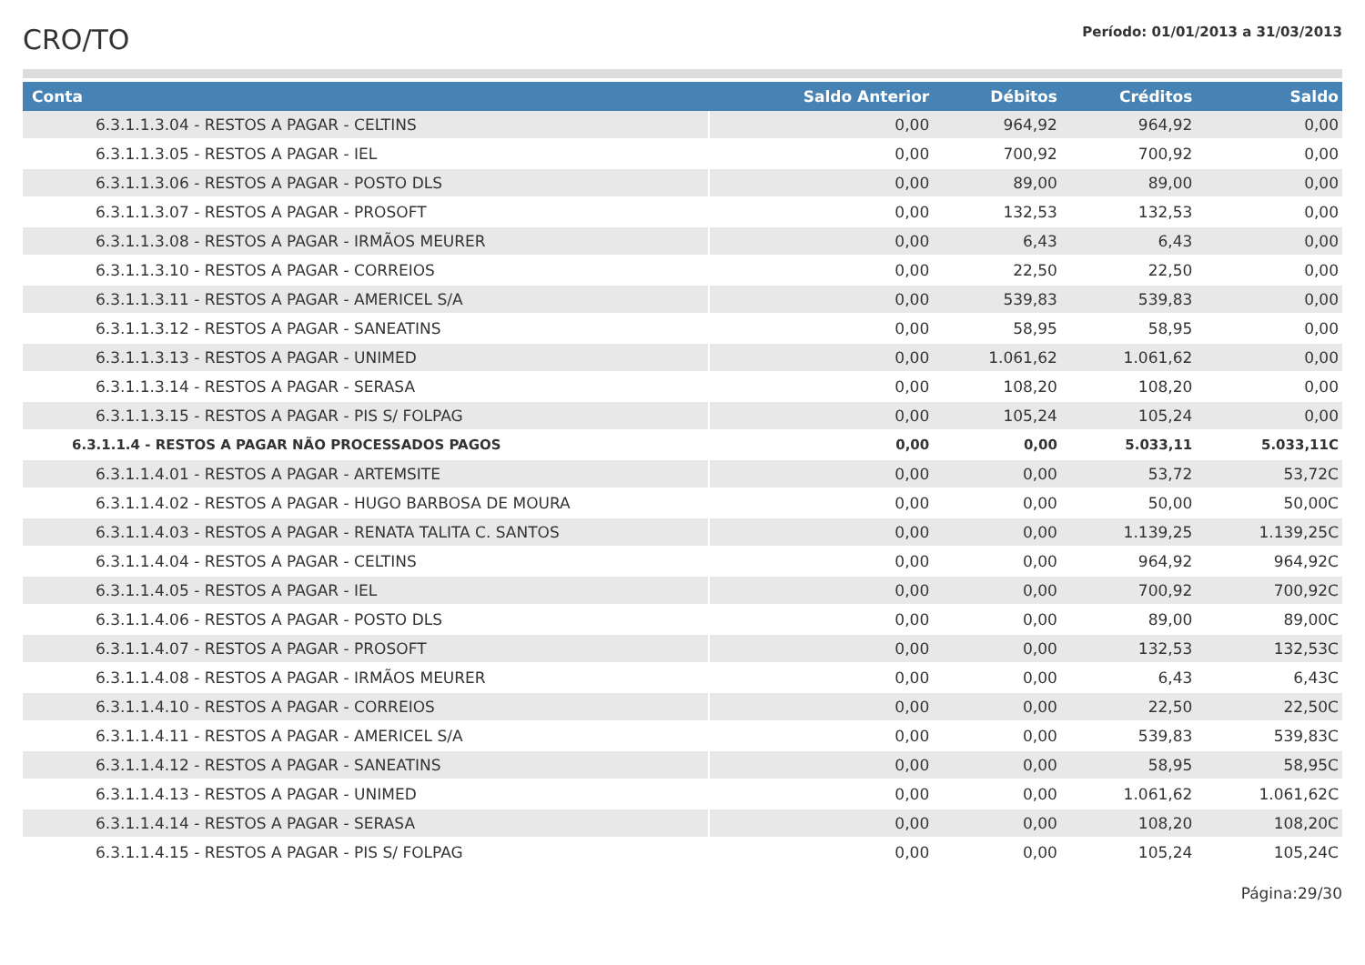CRO/TO
Período: 01/01/2013 a 31/03/2013
| Conta | Saldo Anterior | Débitos | Créditos | Saldo |
| --- | --- | --- | --- | --- |
| 6.3.1.1.3.04 - RESTOS A PAGAR - CELTINS | 0,00 | 964,92 | 964,92 | 0,00 |
| 6.3.1.1.3.05 - RESTOS A PAGAR - IEL | 0,00 | 700,92 | 700,92 | 0,00 |
| 6.3.1.1.3.06 - RESTOS A PAGAR - POSTO DLS | 0,00 | 89,00 | 89,00 | 0,00 |
| 6.3.1.1.3.07 - RESTOS A PAGAR - PROSOFT | 0,00 | 132,53 | 132,53 | 0,00 |
| 6.3.1.1.3.08 - RESTOS A PAGAR - IRMÃOS MEURER | 0,00 | 6,43 | 6,43 | 0,00 |
| 6.3.1.1.3.10 - RESTOS A PAGAR - CORREIOS | 0,00 | 22,50 | 22,50 | 0,00 |
| 6.3.1.1.3.11 - RESTOS A PAGAR - AMERICEL S/A | 0,00 | 539,83 | 539,83 | 0,00 |
| 6.3.1.1.3.12 - RESTOS A PAGAR - SANEATINS | 0,00 | 58,95 | 58,95 | 0,00 |
| 6.3.1.1.3.13 - RESTOS A PAGAR - UNIMED | 0,00 | 1.061,62 | 1.061,62 | 0,00 |
| 6.3.1.1.3.14 - RESTOS A PAGAR - SERASA | 0,00 | 108,20 | 108,20 | 0,00 |
| 6.3.1.1.3.15 - RESTOS A PAGAR - PIS S/ FOLPAG | 0,00 | 105,24 | 105,24 | 0,00 |
| 6.3.1.1.4 - RESTOS A PAGAR NÃO PROCESSADOS PAGOS | 0,00 | 0,00 | 5.033,11 | 5.033,11C |
| 6.3.1.1.4.01 - RESTOS A PAGAR - ARTEMSITE | 0,00 | 0,00 | 53,72 | 53,72C |
| 6.3.1.1.4.02 - RESTOS A PAGAR - HUGO BARBOSA DE MOURA | 0,00 | 0,00 | 50,00 | 50,00C |
| 6.3.1.1.4.03 - RESTOS A PAGAR - RENATA TALITA C. SANTOS | 0,00 | 0,00 | 1.139,25 | 1.139,25C |
| 6.3.1.1.4.04 - RESTOS A PAGAR - CELTINS | 0,00 | 0,00 | 964,92 | 964,92C |
| 6.3.1.1.4.05 - RESTOS A PAGAR - IEL | 0,00 | 0,00 | 700,92 | 700,92C |
| 6.3.1.1.4.06 - RESTOS A PAGAR - POSTO DLS | 0,00 | 0,00 | 89,00 | 89,00C |
| 6.3.1.1.4.07 - RESTOS A PAGAR - PROSOFT | 0,00 | 0,00 | 132,53 | 132,53C |
| 6.3.1.1.4.08 - RESTOS A PAGAR - IRMÃOS MEURER | 0,00 | 0,00 | 6,43 | 6,43C |
| 6.3.1.1.4.10 - RESTOS A PAGAR - CORREIOS | 0,00 | 0,00 | 22,50 | 22,50C |
| 6.3.1.1.4.11 - RESTOS A PAGAR - AMERICEL S/A | 0,00 | 0,00 | 539,83 | 539,83C |
| 6.3.1.1.4.12 - RESTOS A PAGAR - SANEATINS | 0,00 | 0,00 | 58,95 | 58,95C |
| 6.3.1.1.4.13 - RESTOS A PAGAR - UNIMED | 0,00 | 0,00 | 1.061,62 | 1.061,62C |
| 6.3.1.1.4.14 - RESTOS A PAGAR - SERASA | 0,00 | 0,00 | 108,20 | 108,20C |
| 6.3.1.1.4.15 - RESTOS A PAGAR - PIS S/ FOLPAG | 0,00 | 0,00 | 105,24 | 105,24C |
Página:29/30